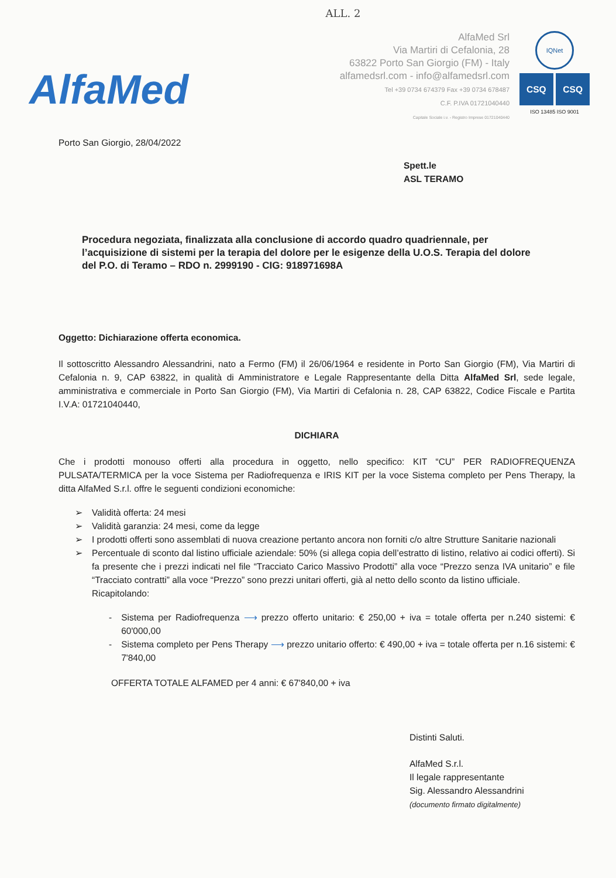ALL. 2
AlfaMed
AlfaMed Srl
Via Martiri di Cefalonia, 28
63822 Porto San Giorgio (FM) - Italy
alfamedsrl.com - info@alfamedsrl.com
Tel +39 0734 674379 Fax +39 0734 678487
C.F. P.IVA 01721040440
Capitale Sociale i.v. - Registro Imprese 01721040440
IQNet
CSQ CSQ
ISO 13485 ISO 9001
Porto San Giorgio, 28/04/2022
Spett.le
ASL TERAMO
Procedura negoziata, finalizzata alla conclusione di accordo quadro quadriennale, per l’acquisizione di sistemi per la terapia del dolore per le esigenze della U.O.S. Terapia del dolore del P.O. di Teramo – RDO n. 2999190 - CIG: 918971698A
Oggetto: Dichiarazione offerta economica.
Il sottoscritto Alessandro Alessandrini, nato a Fermo (FM) il 26/06/1964 e residente in Porto San Giorgio (FM), Via Martiri di Cefalonia n. 9, CAP 63822, in qualità di Amministratore e Legale Rappresentante della Ditta AlfaMed Srl, sede legale, amministrativa e commerciale in Porto San Giorgio (FM), Via Martiri di Cefalonia n. 28, CAP 63822, Codice Fiscale e Partita I.V.A: 01721040440,
DICHIARA
Che i prodotti monouso offerti alla procedura in oggetto, nello specifico: KIT “CU” PER RADIOFREQUENZA PULSATA/TERMICA per la voce Sistema per Radiofrequenza e IRIS KIT per la voce Sistema completo per Pens Therapy, la ditta AlfaMed S.r.l. offre le seguenti condizioni economiche:
➢ Validità offerta: 24 mesi
➢ Validità garanzia: 24 mesi, come da legge
➢ I prodotti offerti sono assemblati di nuova creazione pertanto ancora non forniti c/o altre Strutture Sanitarie nazionali
➢ Percentuale di sconto dal listino ufficiale aziendale: 50% (si allega copia dell’estratto di listino, relativo ai codici offerti). Si fa presente che i prezzi indicati nel file “Tracciato Carico Massivo Prodotti” alla voce “Prezzo senza IVA unitario” e file “Tracciato contratti” alla voce “Prezzo” sono prezzi unitari offerti, già al netto dello sconto da listino ufficiale.
Ricapitolando:
- Sistema per Radiofrequenza ⟶ prezzo offerto unitario: € 250,00 + iva = totale offerta per n.240 sistemi: € 60'000,00
- Sistema completo per Pens Therapy ⟶ prezzo unitario offerto: € 490,00 + iva = totale offerta per n.16 sistemi: € 7'840,00
OFFERTA TOTALE ALFAMED per 4 anni: € 67'840,00 + iva
Distinti Saluti.
AlfaMed S.r.l.
Il legale rappresentante
Sig. Alessandro Alessandrini
(documento firmato digitalmente)